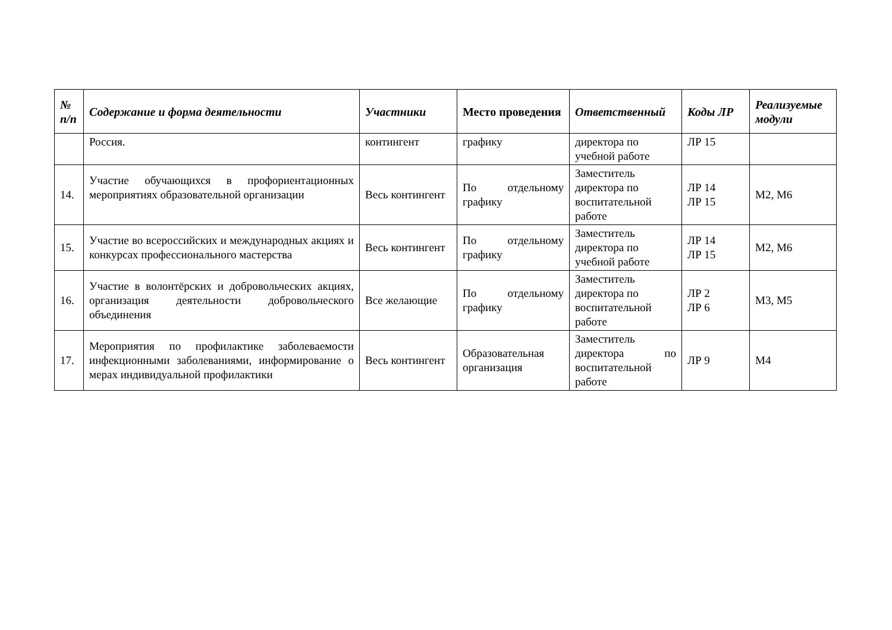| № п/п | Содержание и форма деятельности | Участники | Место проведения | Ответственный | Коды ЛР | Реализуемые модули |
| --- | --- | --- | --- | --- | --- | --- |
| | Россия. | контингент | графику | директора по учебной работе | ЛР 15 | |
| 14. | Участие обучающихся в профориентационных мероприятиях образовательной организации | Весь контингент | По отдельному графику | Заместитель директора по воспитательной работе | ЛР 14 ЛР 15 | М2, М6 |
| 15. | Участие во всероссийских и международных акциях и конкурсах профессионального мастерства | Весь контингент | По отдельному графику | Заместитель директора по учебной работе | ЛР 14 ЛР 15 | М2, М6 |
| 16. | Участие в волонтёрских и добровольческих акциях, организация деятельности добровольческого объединения | Все желающие | По отдельному графику | Заместитель директора по воспитательной работе | ЛР 2 ЛР 6 | М3, М5 |
| 17. | Мероприятия по профилактике заболеваемости инфекционными заболеваниями, информирование о мерах индивидуальной профилактики | Весь контингент | Образовательная организация | Заместитель директора по воспитательной работе | ЛР 9 | М4 |